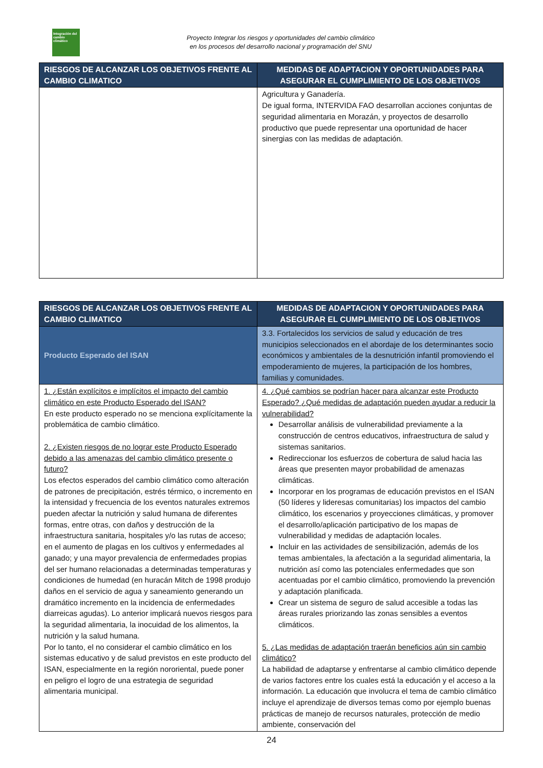Integración del cambio climático
Proyecto Integrar los riesgos y oportunidades del cambio climático
en los procesos del desarrollo nacional y programación del SNU
| RIESGOS DE ALCANZAR LOS OBJETIVOS FRENTE AL CAMBIO CLIMATICO | MEDIDAS DE ADAPTACION Y OPORTUNIDADES PARA ASEGURAR EL CUMPLIMIENTO DE LOS OBJETIVOS |
| --- | --- |
| | Agricultura y Ganadería. De igual forma, INTERVIDA FAO desarrollan acciones conjuntas de seguridad alimentaria en Morazán, y proyectos de desarrollo productivo que puede representar una oportunidad de hacer sinergias con las medidas de adaptación. |
| RIESGOS DE ALCANZAR LOS OBJETIVOS FRENTE AL CAMBIO CLIMATICO | MEDIDAS DE ADAPTACION Y OPORTUNIDADES PARA ASEGURAR EL CUMPLIMIENTO DE LOS OBJETIVOS |
| --- | --- |
| Producto Esperado del ISAN | 3.3. Fortalecidos los servicios de salud y educación de tres municipios seleccionados en el abordaje de los determinantes socio económicos y ambientales de la desnutrición infantil promoviendo el empoderamiento de mujeres, la participación de los hombres, familias y comunidades. |
| 1. ¿Están explícitos e implícitos el impacto del cambio climático en este Producto Esperado del ISAN? En este producto esperado no se menciona explícitamente la problemática de cambio climático. 2. ¿Existen riesgos de no lograr este Producto Esperado debido a las amenazas del cambio climático presente o futuro? Los efectos esperados del cambio climático como alteración de patrones de precipitación, estrés térmico, o incremento en la intensidad y frecuencia de los eventos naturales extremos pueden afectar la nutrición y salud humana de diferentes formas, entre otras, con daños y destrucción de la infraestructura sanitaria, hospitales y/o las rutas de acceso; en el aumento de plagas en los cultivos y enfermedades al ganado; y una mayor prevalencia de enfermedades propias del ser humano relacionadas a determinadas temperaturas y condiciones de humedad (en huracán Mitch de 1998 produjo daños en el servicio de agua y saneamiento generando un dramático incremento en la incidencia de enfermedades diarreicas agudas). Lo anterior implicará nuevos riesgos para la seguridad alimentaria, la inocuidad de los alimentos, la nutrición y la salud humana. Por lo tanto, el no considerar el cambio climático en los sistemas educativo y de salud previstos en este producto del ISAN, especialmente en la región nororiental, puede poner en peligro el logro de una estrategia de seguridad alimentaria municipal. | 4. ¿Qué cambios se podrían hacer para alcanzar este Producto Esperado? ¿Qué medidas de adaptación pueden ayudar a reducir la vulnerabilidad? Desarrollar análisis de vulnerabilidad previamente a la construcción de centros educativos, infraestructura de salud y sistemas sanitarios. Redireccionar los esfuerzos de cobertura de salud hacia las áreas que presenten mayor probabilidad de amenazas climáticas. Incorporar en los programas de educación previstos en el ISAN (50 líderes y lideresas comunitarias) los impactos del cambio climático, los escenarios y proyecciones climáticas, y promover el desarrollo/aplicación participativo de los mapas de vulnerabilidad y medidas de adaptación locales. Incluir en las actividades de sensibilización, además de los temas ambientales, la afectación a la seguridad alimentaria, la nutrición así como las potenciales enfermedades que son acentuadas por el cambio climático, promoviendo la prevención y adaptación planificada. Crear un sistema de seguro de salud accesible a todas las áreas rurales priorizando las zonas sensibles a eventos climáticos. 5. ¿Las medidas de adaptación traerán beneficios aún sin cambio climático? La habilidad de adaptarse y enfrentarse al cambio climático depende de varios factores entre los cuales está la educación y el acceso a la información. La educación que involucra el tema de cambio climático incluye el aprendizaje de diversos temas como por ejemplo buenas prácticas de manejo de recursos naturales, protección de medio ambiente, conservación del |
24